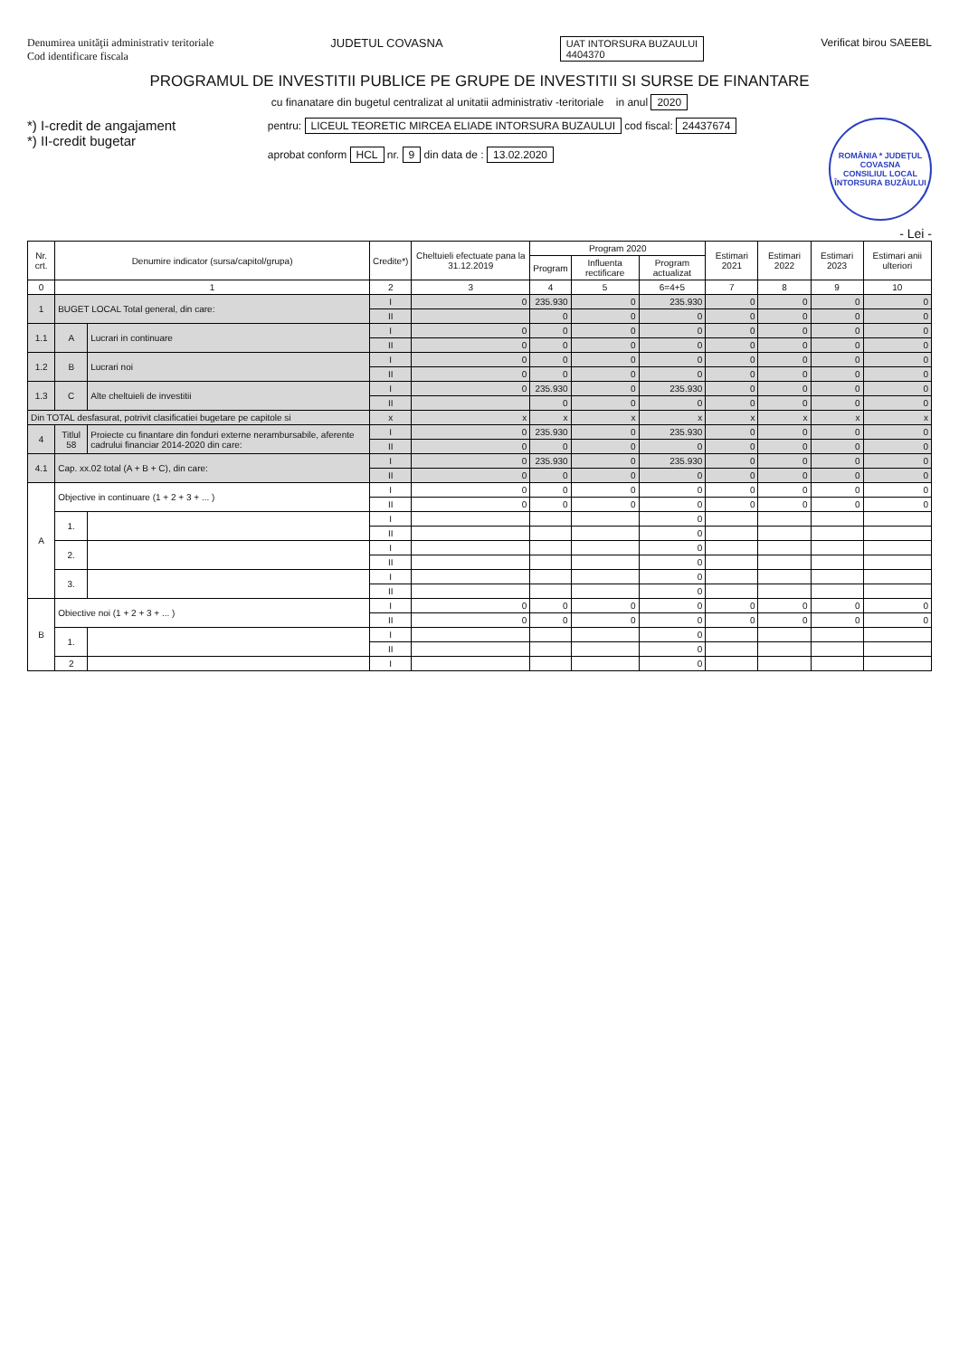Denumirea unităţii administrativ teritoriale
Cod identificare fiscala
JUDETUL COVASNA
UAT INTORSURA BUZAULUI
4404370
Verificat birou SAEEBL
PROGRAMUL DE INVESTITII PUBLICE PE GRUPE DE INVESTITII SI SURSE DE FINANTARE
cu finanatare din bugetul centralizat al unitatii administrativ -teritoriale in anul 2020
*) I-credit de angajament
*) II-credit bugetar
pentru: LICEUL TEORETIC MIRCEA ELIADE INTORSURA BUZAULUI cod fiscal: 24437674
aprobat conform HCL nr. 9 din data de : 13.02.2020
ROMÂNIA * JUDEȚUL COVASNA
CONSILIUL LOCAL
ÎNTORSURA BUZĂULUI
- Lei -
| Nr. crt. | Denumire indicator (sursa/capitol/grupa) | | Credite*) | Cheltuieli efectuate pana la 31.12.2019 | Program 2020 | | | Estimari 2021 | Estimari 2022 | Estimari 2023 | Estimari anii ulteriori |
| --- | --- | --- | --- | --- | --- | --- | --- | --- | --- | --- | --- |
| | | | | | Program | Influenta rectificare | Program actualizat | | | | |
| 0 | 1 | | 2 | 3 | 4 | 5 | 6=4+5 | 7 | 8 | 9 | 10 |
| 1 | BUGET LOCAL Total general, din care: | | I | 0 | 235.930 | 0 | 235.930 | 0 | 0 | 0 | 0 |
| | | | II | | 0 | 0 | 0 | 0 | 0 | 0 | 0 |
| 1.1 | A | Lucrari in continuare | I | 0 | 0 | 0 | 0 | 0 | 0 | 0 | 0 |
| | | | II | 0 | 0 | 0 | 0 | 0 | 0 | 0 | 0 |
| 1.2 | B | Lucrari noi | I | 0 | 0 | 0 | 0 | 0 | 0 | 0 | 0 |
| | | | II | 0 | 0 | 0 | 0 | 0 | 0 | 0 | 0 |
| 1.3 | C | Alte cheltuieli de investitii | I | 0 | 235.930 | 0 | 235.930 | 0 | 0 | 0 | 0 |
| | | | II | | 0 | 0 | 0 | 0 | 0 | 0 | 0 |
| Din TOTAL desfasurat, potrivit clasificatiei bugetare pe capitole si | | | x | x | x | x | x | x | x | x | x |
| 4 | Titlul 58 | Proiecte cu finantare din fonduri externe nerambursabile, aferente cadrului financiar 2014-2020 din care: | I | 0 | 235.930 | 0 | 235.930 | 0 | 0 | 0 | 0 |
| | | | II | 0 | 0 | 0 | 0 | 0 | 0 | 0 | 0 |
| 4.1 | Cap. xx.02 total (A + B + C), din care: | | I | 0 | 235.930 | 0 | 235.930 | 0 | 0 | 0 | 0 |
| | | | II | 0 | 0 | 0 | 0 | 0 | 0 | 0 | 0 |
| A | Objective in continuare (1 + 2 + 3 + ... ) | | I | 0 | 0 | 0 | 0 | 0 | 0 | 0 | 0 |
| | | | II | 0 | 0 | 0 | 0 | 0 | 0 | 0 | 0 |
| | 1. | | I | | | | 0 | | | | |
| | | | II | | | | 0 | | | | |
| | 2. | | I | | | | 0 | | | | |
| | | | II | | | | 0 | | | | |
| | 3. | | I | | | | 0 | | | | |
| | | | II | | | | 0 | | | | |
| B | Obiective noi (1 + 2 + 3 + ... ) | | I | 0 | 0 | 0 | 0 | 0 | 0 | 0 | 0 |
| | | | II | 0 | 0 | 0 | 0 | 0 | 0 | 0 | 0 |
| | 1. | | I | | | | 0 | | | | |
| | | | II | | | | 0 | | | | |
| | 2 | | I | | | | 0 | | | | |